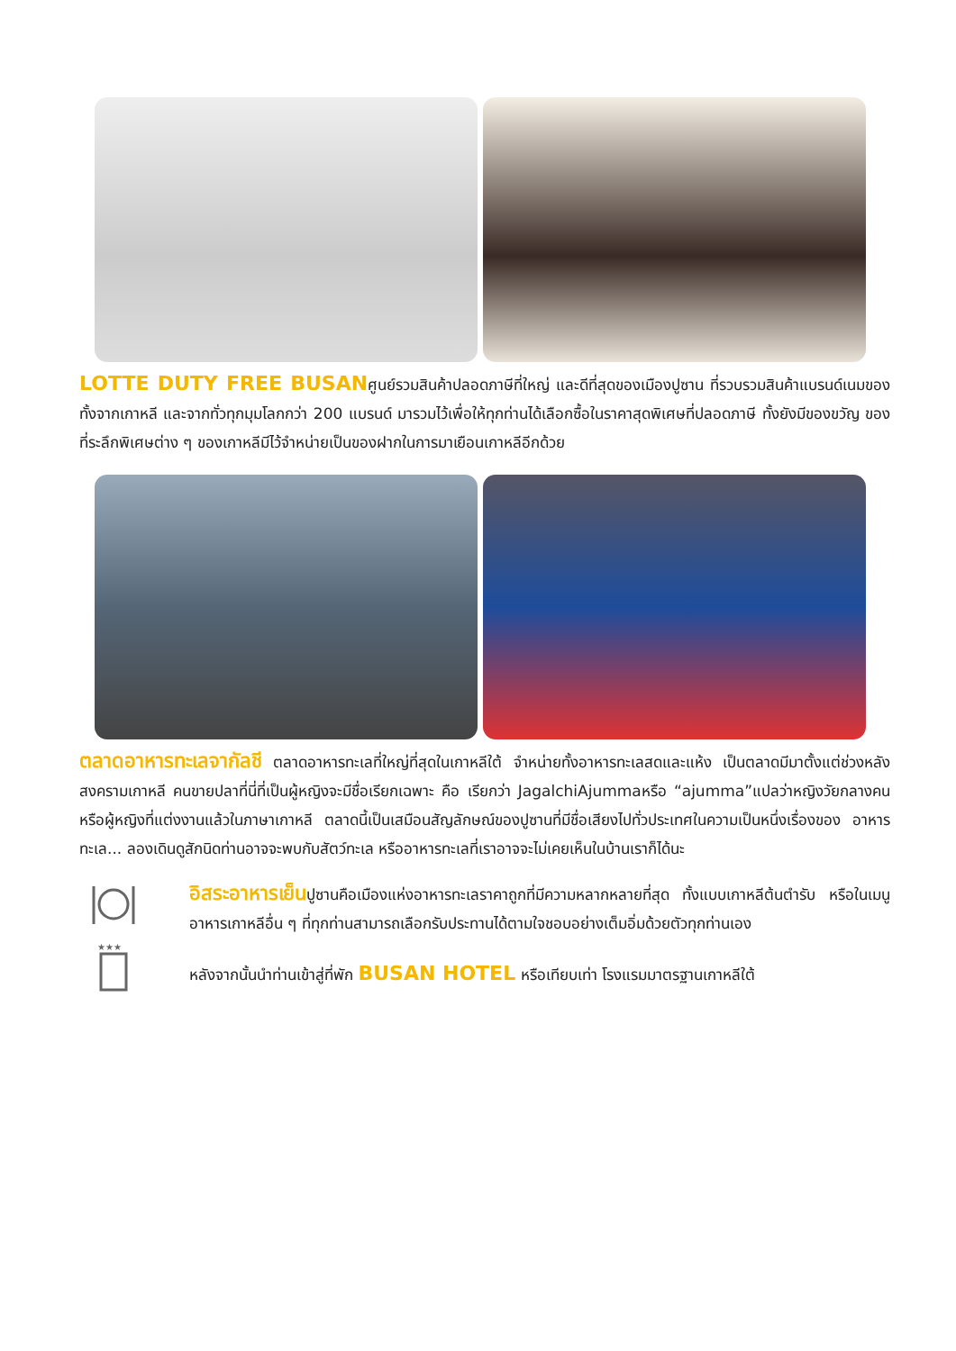LOTTE DUTY FREE BUSANศูนย์รวมสินค้าปลอดภาษีที่ใหญ่ และดีที่สุดของเมืองปูซาน ที่รวบรวมสินค้าแบรนด์เนมของทั้งจากเกาหลี และจากทั่วทุกมุมโลกกว่า 200 แบรนด์ มารวมไว้เพื่อให้ทุกท่านได้เลือกซื้อในราคาสุดพิเศษที่ปลอดภาษี ทั้งยังมีของขวัญ ของที่ระลึกพิเศษต่าง ๆ ของเกาหลีมีไว้จำหน่ายเป็นของฝากในการมาเยือนเกาหลีอีกด้วย
ตลาดอาหารทะเลจากัลชี ตลาดอาหารทะเลที่ใหญ่ที่สุดในเกาหลีใต้ จำหน่ายทั้งอาหารทะเลสดและแห้ง เป็นตลาดมีมาตั้งแต่ช่วงหลังสงครามเกาหลี คนขายปลาที่นี่ที่เป็นผู้หญิงจะมีชื่อเรียกเฉพาะ คือ เรียกว่า JagalchiAjummaหรือ “ajumma”แปลว่าหญิงวัยกลางคนหรือผู้หญิงที่แต่งงานแล้วในภาษาเกาหลี ตลาดนี้เป็นเสมือนสัญลักษณ์ของปูซานที่มีชื่อเสียงไปทั่วประเทศในความเป็นหนึ่งเรื่องของ อาหารทะเล... ลองเดินดูสักนิดท่านอาจจะพบกับสัตว์ทะเล หรืออาหารทะเลที่เราอาจจะไม่เคยเห็นในบ้านเราก็ได้นะ
อิสระอาหารเย็นปูซานคือเมืองแห่งอาหารทะเลราคาถูกที่มีความหลากหลายที่สุด ทั้งแบบเกาหลีต้นตำรับ หรือในเมนูอาหารเกาหลีอื่น ๆ ที่ทุกท่านสามารถเลือกรับประทานได้ตามใจชอบอย่างเต็มอิ่มด้วยตัวทุกท่านเอง
★★★
หลังจากนั้นนำท่านเข้าสู่ที่พัก BUSAN HOTEL หรือเทียบเท่า โรงแรมมาตรฐานเกาหลีใต้